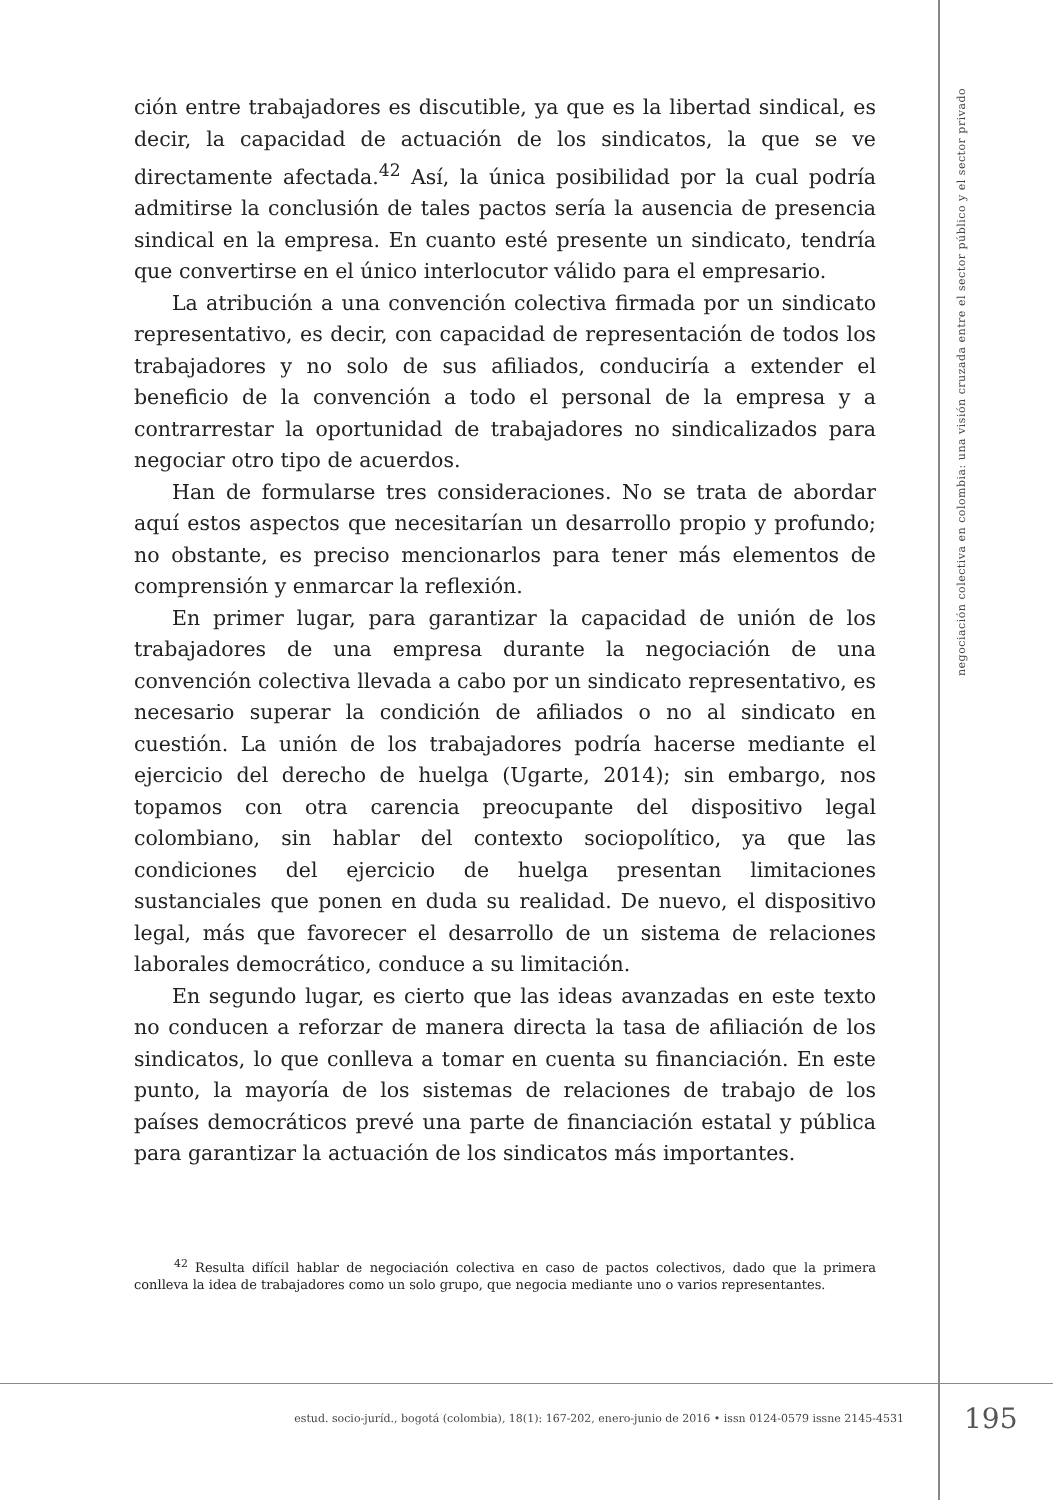negociación colectiva en colombia: una visión cruzada entre el sector público y el sector privado
ción entre trabajadores es discutible, ya que es la libertad sindical, es decir, la capacidad de actuación de los sindicatos, la que se ve directamente afectada.<sup>42</sup> Así, la única posibilidad por la cual podría admitirse la conclusión de tales pactos sería la ausencia de presencia sindical en la empresa. En cuanto esté presente un sindicato, tendría que convertirse en el único interlocutor válido para el empresario.
La atribución a una convención colectiva firmada por un sindicato representativo, es decir, con capacidad de representación de todos los trabajadores y no solo de sus afiliados, conduciría a extender el beneficio de la convención a todo el personal de la empresa y a contrarrestar la oportunidad de trabajadores no sindicalizados para negociar otro tipo de acuerdos.
Han de formularse tres consideraciones. No se trata de abordar aquí estos aspectos que necesitarían un desarrollo propio y profundo; no obstante, es preciso mencionarlos para tener más elementos de comprensión y enmarcar la reflexión.
En primer lugar, para garantizar la capacidad de unión de los trabajadores de una empresa durante la negociación de una convención colectiva llevada a cabo por un sindicato representativo, es necesario superar la condición de afiliados o no al sindicato en cuestión. La unión de los trabajadores podría hacerse mediante el ejercicio del derecho de huelga (Ugarte, 2014); sin embargo, nos topamos con otra carencia preocupante del dispositivo legal colombiano, sin hablar del contexto sociopolítico, ya que las condiciones del ejercicio de huelga presentan limitaciones sustanciales que ponen en duda su realidad. De nuevo, el dispositivo legal, más que favorecer el desarrollo de un sistema de relaciones laborales democrático, conduce a su limitación.
En segundo lugar, es cierto que las ideas avanzadas en este texto no conducen a reforzar de manera directa la tasa de afiliación de los sindicatos, lo que conlleva a tomar en cuenta su financiación. En este punto, la mayoría de los sistemas de relaciones de trabajo de los países democráticos prevé una parte de financiación estatal y pública para garantizar la actuación de los sindicatos más importantes.
<sup>42</sup> Resulta difícil hablar de negociación colectiva en caso de pactos colectivos, dado que la primera conlleva la idea de trabajadores como un solo grupo, que negocia mediante uno o varios representantes.
estud. socio-juríd., bogotá (colombia), 18(1): 167-202, enero-junio de 2016 • issn 0124-0579 issne 2145-4531 195